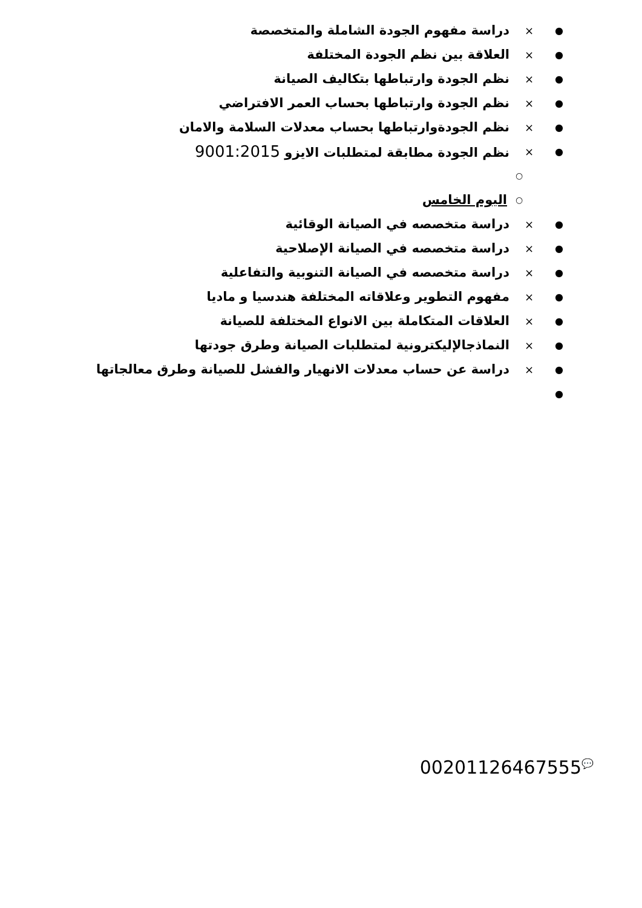● × دراسة مفهوم الجودة الشاملة والمتخصصة
● × العلاقة بين نظم الجودة المختلفة
● × نظم الجودة وارتباطها بتكاليف الصيانة
● × نظم الجودة وارتباطها بحساب العمر الافتراضي
● × نظم الجودةوارتباطها بحساب معدلات السلامة والامان
● × نظم الجودة مطابقة لمتطلبات الايزو 9001:2015
○
○ اليوم الخامس
● × دراسة متخصصه في الصيانة الوقائية
● × دراسة متخصصه في الصيانة الإصلاحية
● × دراسة متخصصه في الصيانة التنوبية والتفاعلية
● × مفهوم التطوير وعلاقاته المختلفة هندسيا و ماديا
● × العلاقات المتكاملة بين الانواع المختلفة للصيانة
● × النماذجالإليكترونية لمتطلبات الصيانة وطرق جودتها
● × دراسة عن حساب معدلات الانهيار والفشل للصيانة وطرق معالجاتها
●
00201126467555<sup>💬</sup>